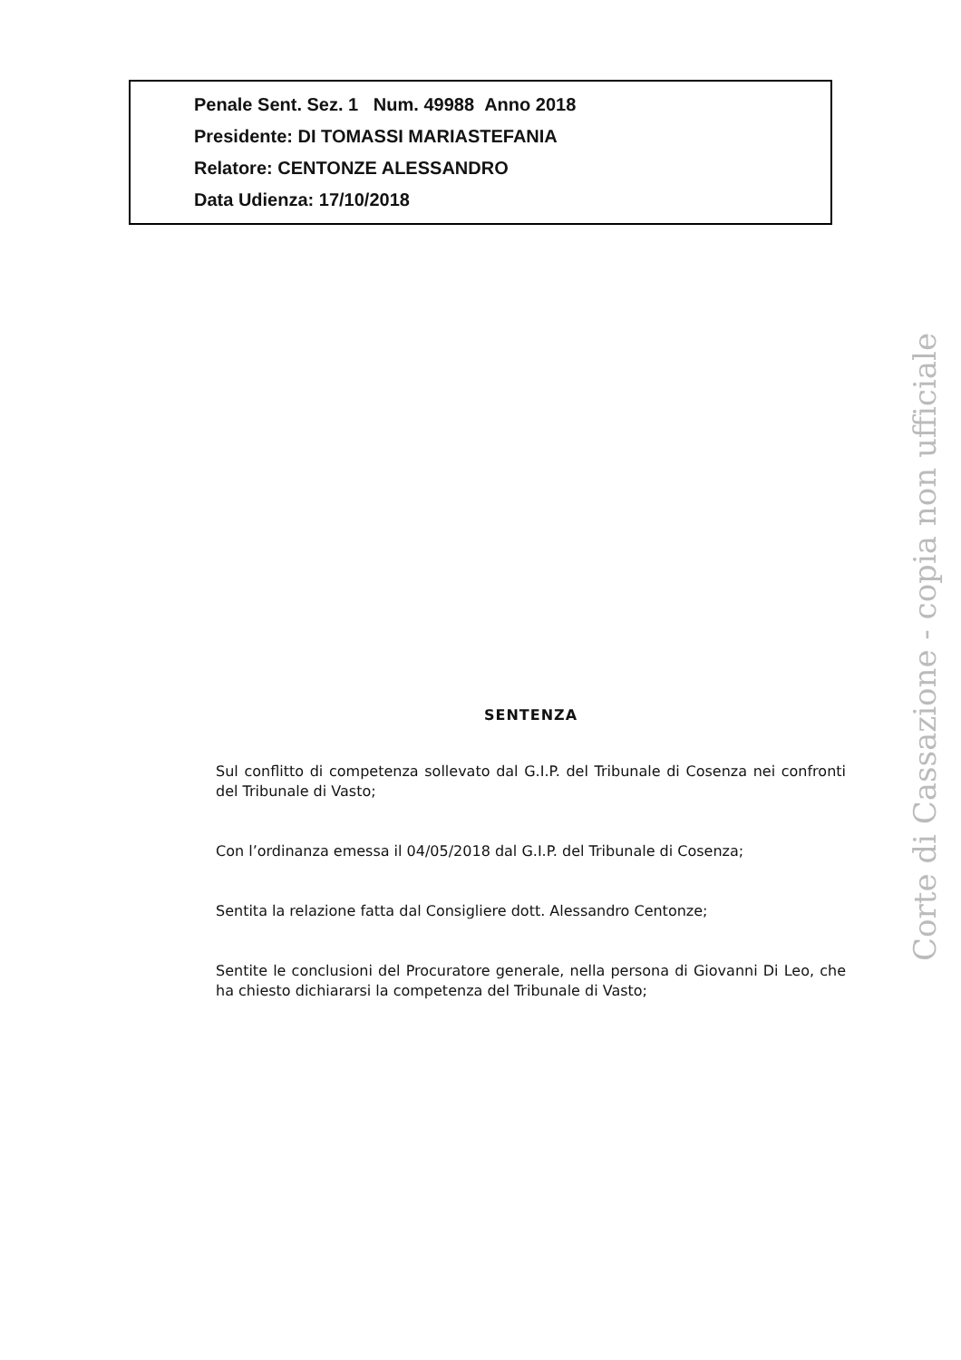Penale Sent. Sez. 1 Num. 49988 Anno 2018
Presidente: DI TOMASSI MARIASTEFANIA
Relatore: CENTONZE ALESSANDRO
Data Udienza: 17/10/2018
SENTENZA
Sul conflitto di competenza sollevato dal G.I.P. del Tribunale di Cosenza nei confronti del Tribunale di Vasto;
Con l’ordinanza emessa il 04/05/2018 dal G.I.P. del Tribunale di Cosenza;
Sentita la relazione fatta dal Consigliere dott. Alessandro Centonze;
Sentite le conclusioni del Procuratore generale, nella persona di Giovanni Di Leo, che ha chiesto dichiararsi la competenza del Tribunale di Vasto;
Corte di Cassazione - copia non ufficiale